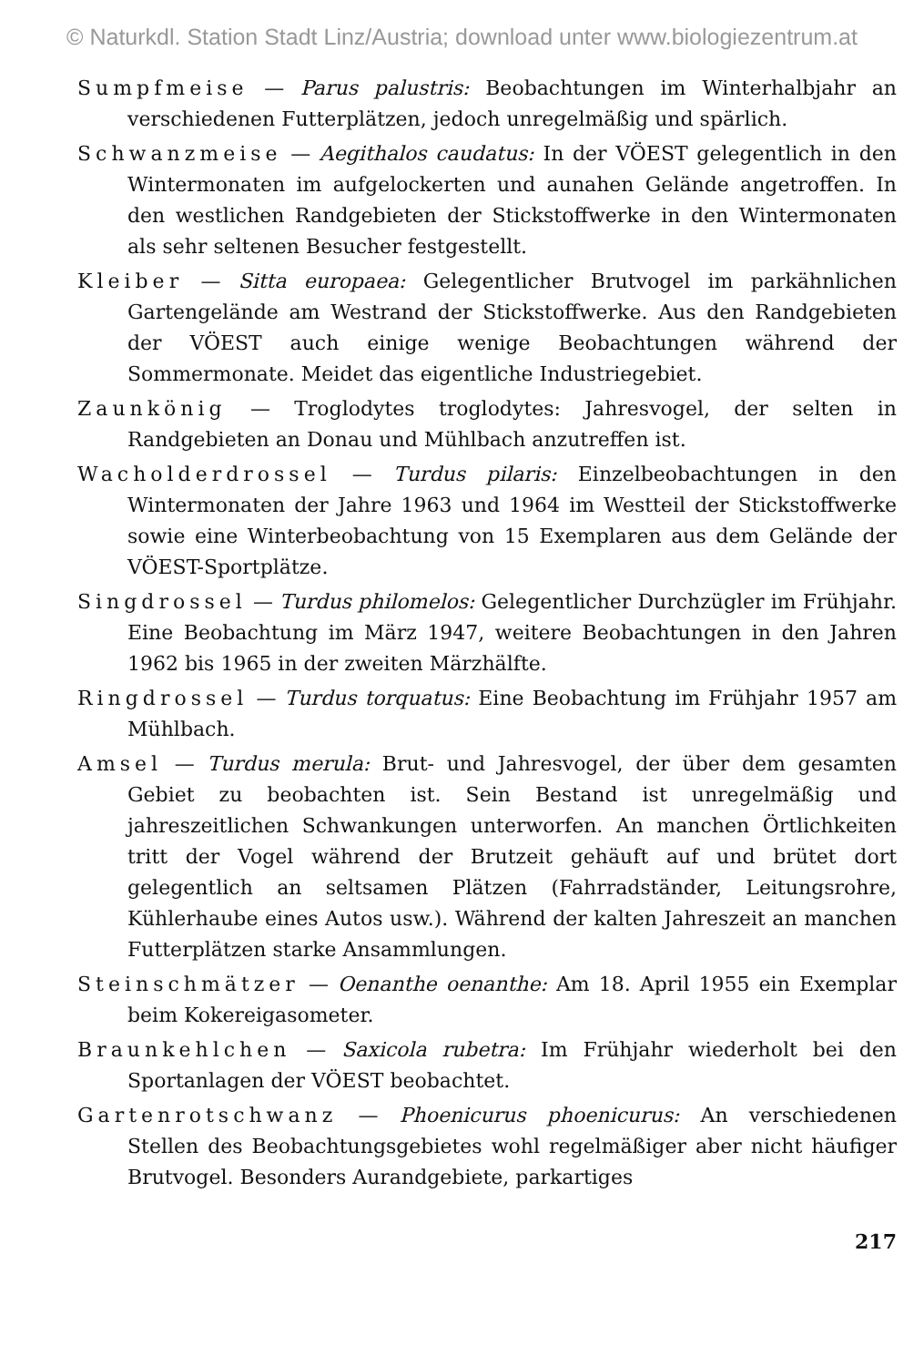© Naturkdl. Station Stadt Linz/Austria; download unter www.biologiezentrum.at
Sumpfmeise — Parus palustris: Beobachtungen im Winterhalbjahr an verschiedenen Futterplätzen, jedoch unregelmäßig und spärlich.
Schwanzmeise — Aegithalos caudatus: In der VÖEST gelegentlich in den Wintermonaten im aufgelockerten und aunahen Gelände angetroffen. In den westlichen Randgebieten der Stickstoffwerke in den Wintermonaten als sehr seltenen Besucher festgestellt.
Kleiber — Sitta europaea: Gelegentlicher Brutvogel im parkähnlichen Gartengelände am Westrand der Stickstoffwerke. Aus den Randgebieten der VÖEST auch einige wenige Beobachtungen während der Sommermonate. Meidet das eigentliche Industriegebiet.
Zaunkönig — Troglodytes troglodytes: Jahresvogel, der selten in Randgebieten an Donau und Mühlbach anzutreffen ist.
Wacholderdrossel — Turdus pilaris: Einzelbeobachtungen in den Wintermonaten der Jahre 1963 und 1964 im Westteil der Stickstoffwerke sowie eine Winterbeobachtung von 15 Exemplaren aus dem Gelände der VÖEST-Sportplätze.
Singdrossel — Turdus philomelos: Gelegentlicher Durchzügler im Frühjahr. Eine Beobachtung im März 1947, weitere Beobachtungen in den Jahren 1962 bis 1965 in der zweiten Märzhälfte.
Ringdrossel — Turdus torquatus: Eine Beobachtung im Frühjahr 1957 am Mühlbach.
Amsel — Turdus merula: Brut- und Jahresvogel, der über dem gesamten Gebiet zu beobachten ist. Sein Bestand ist unregelmäßig und jahreszeitlichen Schwankungen unterworfen. An manchen Örtlichkeiten tritt der Vogel während der Brutzeit gehäuft auf und brütet dort gelegentlich an seltsamen Plätzen (Fahrradständer, Leitungsrohre, Kühlerhaube eines Autos usw.). Während der kalten Jahreszeit an manchen Futterplätzen starke Ansammlungen.
Steinschmätzer — Oenanthe oenanthe: Am 18. April 1955 ein Exemplar beim Kokereigasometer.
Braunkehlchen — Saxicola rubetra: Im Frühjahr wiederholt bei den Sportanlagen der VÖEST beobachtet.
Gartenrotschwanz — Phoenicurus phoenicurus: An verschiedenen Stellen des Beobachtungsgebietes wohl regelmäßiger aber nicht häufiger Brutvogel. Besonders Aurandgebiete, parkartiges
217